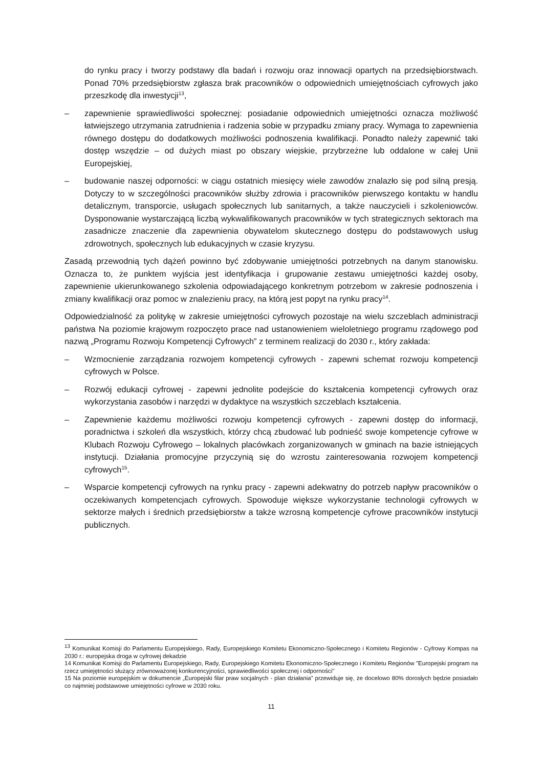do rynku pracy i tworzy podstawy dla badań i rozwoju oraz innowacji opartych na przedsiębiorstwach. Ponad 70% przedsiębiorstw zgłasza brak pracowników o odpowiednich umiejętnościach cyfrowych jako przeszkodę dla inwestycji<sup>13</sup>,
– zapewnienie sprawiedliwości społecznej: posiadanie odpowiednich umiejętności oznacza możliwość łatwiejszego utrzymania zatrudnienia i radzenia sobie w przypadku zmiany pracy. Wymaga to zapewnienia równego dostępu do dodatkowych możliwości podnoszenia kwalifikacji. Ponadto należy zapewnić taki dostęp wszędzie – od dużych miast po obszary wiejskie, przybrzeżne lub oddalone w całej Unii Europejskiej,
– budowanie naszej odporności: w ciągu ostatnich miesięcy wiele zawodów znalazło się pod silną presją. Dotyczy to w szczególności pracowników służby zdrowia i pracowników pierwszego kontaktu w handlu detalicznym, transporcie, usługach społecznych lub sanitarnych, a także nauczycieli i szkoleniowców. Dysponowanie wystarczającą liczbą wykwalifikowanych pracowników w tych strategicznych sektorach ma zasadnicze znaczenie dla zapewnienia obywatelom skutecznego dostępu do podstawowych usług zdrowotnych, społecznych lub edukacyjnych w czasie kryzysu.
Zasadą przewodnią tych dążeń powinno być zdobywanie umiejętności potrzebnych na danym stanowisku. Oznacza to, że punktem wyjścia jest identyfikacja i grupowanie zestawu umiejętności każdej osoby, zapewnienie ukierunkowanego szkolenia odpowiadającego konkretnym potrzebom w zakresie podnoszenia i zmiany kwalifikacji oraz pomoc w znalezieniu pracy, na którą jest popyt na rynku pracy<sup>14</sup>.
Odpowiedzialność za politykę w zakresie umiejętności cyfrowych pozostaje na wielu szczeblach administracji państwa Na poziomie krajowym rozpoczęto prace nad ustanowieniem wieloletniego programu rządowego pod nazwą „Programu Rozwoju Kompetencji Cyfrowych” z terminem realizacji do 2030 r., który zakłada:
– Wzmocnienie zarządzania rozwojem kompetencji cyfrowych - zapewni schemat rozwoju kompetencji cyfrowych w Polsce.
– Rozwój edukacji cyfrowej - zapewni jednolite podejście do kształcenia kompetencji cyfrowych oraz wykorzystania zasobów i narzędzi w dydaktyce na wszystkich szczeblach kształcenia.
– Zapewnienie każdemu możliwości rozwoju kompetencji cyfrowych - zapewni dostęp do informacji, poradnictwa i szkoleń dla wszystkich, którzy chcą zbudować lub podnieść swoje kompetencje cyfrowe w Klubach Rozwoju Cyfrowego – lokalnych placówkach zorganizowanych w gminach na bazie istniejących instytucji. Działania promocyjne przyczynią się do wzrostu zainteresowania rozwojem kompetencji cyfrowych<sup>15</sup>.
– Wsparcie kompetencji cyfrowych na rynku pracy - zapewni adekwatny do potrzeb napływ pracowników o oczekiwanych kompetencjach cyfrowych. Spowoduje większe wykorzystanie technologii cyfrowych w sektorze małych i średnich przedsiębiorstw a także wzrosną kompetencje cyfrowe pracowników instytucji publicznych.
<sup>13</sup> Komunikat Komisji do Parlamentu Europejskiego, Rady, Europejskiego Komitetu Ekonomiczno-Społecznego i Komitetu Regionów - Cyfrowy Kompas na 2030 r.: europejska droga w cyfrowej dekadzie
14 Komunikat Komisji do Parlamentu Europejskiego, Rady, Europejskiego Komitetu Ekonomiczno-Społecznego i Komitetu Regionów "Europejski program na rzecz umiejętności służący zrównoważonej konkurencyjności, sprawiedliwości społecznej i odporności"
15 Na poziomie europejskim w dokumencie „Europejski filar praw socjalnych - plan działania” przewiduje się, że docelowo 80% dorosłych będzie posiadało co najmniej podstawowe umiejętności cyfrowe w 2030 roku.
11